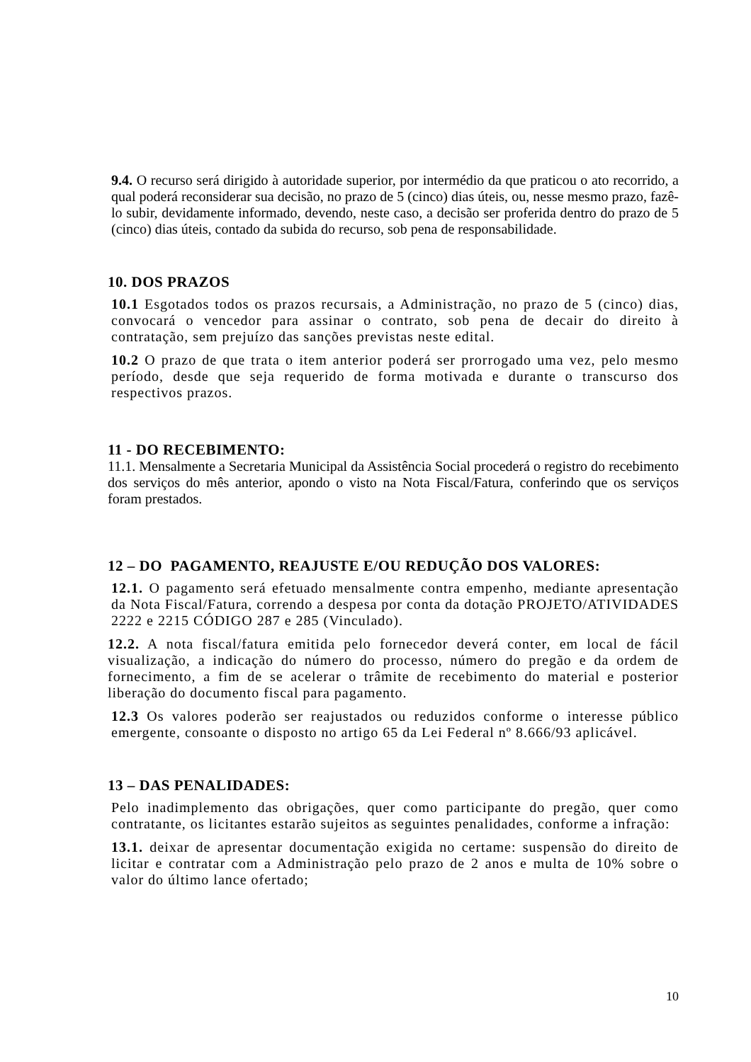9.4. O recurso será dirigido à autoridade superior, por intermédio da que praticou o ato recorrido, a qual poderá reconsiderar sua decisão, no prazo de 5 (cinco) dias úteis, ou, nesse mesmo prazo, fazê-lo subir, devidamente informado, devendo, neste caso, a decisão ser proferida dentro do prazo de 5 (cinco) dias úteis, contado da subida do recurso, sob pena de responsabilidade.
10. DOS PRAZOS
10.1 Esgotados todos os prazos recursais, a Administração, no prazo de 5 (cinco) dias, convocará o vencedor para assinar o contrato, sob pena de decair do direito à contratação, sem prejuízo das sanções previstas neste edital.
10.2 O prazo de que trata o item anterior poderá ser prorrogado uma vez, pelo mesmo período, desde que seja requerido de forma motivada e durante o transcurso dos respectivos prazos.
11 - DO RECEBIMENTO:
11.1. Mensalmente a Secretaria Municipal da Assistência Social procederá o registro do recebimento dos serviços do mês anterior, apondo o visto na Nota Fiscal/Fatura, conferindo que os serviços foram prestados.
12 – DO PAGAMENTO, REAJUSTE E/OU REDUÇÃO DOS VALORES:
12.1. O pagamento será efetuado mensalmente contra empenho, mediante apresentação da Nota Fiscal/Fatura, correndo a despesa por conta da dotação PROJETO/ATIVIDADES 2222 e 2215 CÓDIGO 287 e 285 (Vinculado).
12.2. A nota fiscal/fatura emitida pelo fornecedor deverá conter, em local de fácil visualização, a indicação do número do processo, número do pregão e da ordem de fornecimento, a fim de se acelerar o trâmite de recebimento do material e posterior liberação do documento fiscal para pagamento.
12.3 Os valores poderão ser reajustados ou reduzidos conforme o interesse público emergente, consoante o disposto no artigo 65 da Lei Federal nº 8.666/93 aplicável.
13 – DAS PENALIDADES:
Pelo inadimplemento das obrigações, quer como participante do pregão, quer como contratante, os licitantes estarão sujeitos as seguintes penalidades, conforme a infração:
13.1. deixar de apresentar documentação exigida no certame: suspensão do direito de licitar e contratar com a Administração pelo prazo de 2 anos e multa de 10% sobre o valor do último lance ofertado;
10